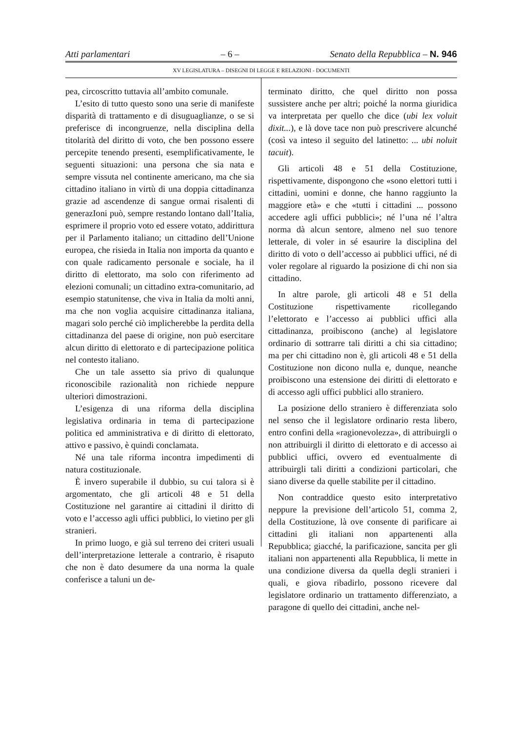Atti parlamentari – 6 – Senato della Repubblica – N. 946
XV LEGISLATURA – DISEGNI DI LEGGE E RELAZIONI - DOCUMENTI
pea, circoscritto tuttavia all’ambito comunale.
L’esito di tutto questo sono una serie di manifeste disparità di trattamento e di disuguaglianze, o se si preferisce di incongruenze, nella disciplina della titolarità del diritto di voto, che ben possono essere percepite tenendo presenti, esemplificativamente, le seguenti situazioni: una persona che sia nata e sempre vissuta nel continente americano, ma che sia cittadino italiano in virtù di una doppia cittadinanza grazie ad ascendenze di sangue ormai risalenti di generazIoni può, sempre restando lontano dall’Italia, esprimere il proprio voto ed essere votato, addirittura per il Parlamento italiano; un cittadino dell’Unione europea, che risieda in Italia non importa da quanto e con quale radicamento personale e sociale, ha il diritto di elettorato, ma solo con riferimento ad elezioni comunali; un cittadino extra-comunitario, ad esempio statunitense, che viva in Italia da molti anni, ma che non voglia acquisire cittadinanza italiana, magari solo perché ciò implicherebbe la perdita della cittadinanza del paese di origine, non può esercitare alcun diritto di elettorato e di partecipazione politica nel contesto italiano.
Che un tale assetto sia privo di qualunque riconoscibile razionalità non richiede neppure ulteriori dimostrazioni.
L’esigenza di una riforma della disciplina legislativa ordinaria in tema di partecipazione politica ed amministrativa e di diritto di elettorato, attivo e passivo, è quindi conclamata.
Né una tale riforma incontra impedimenti di natura costituzionale.
È invero superabile il dubbio, su cui talora si è argomentato, che gli articoli 48 e 51 della Costituzione nel garantire ai cittadini il diritto di voto e l’accesso agli uffici pubblici, lo vietino per gli stranieri.
In primo luogo, e già sul terreno dei criteri usuali dell’interpretazione letterale a contrario, è risaputo che non è dato desumere da una norma la quale conferisce a taluni un de-
terminato diritto, che quel diritto non possa sussistere anche per altri; poiché la norma giuridica va interpretata per quello che dice (ubi lex voluit dixit...), e là dove tace non può prescrivere alcunché (così va inteso il seguito del latinetto: ... ubi noluit tacuit).
Gli articoli 48 e 51 della Costituzione, rispettivamente, dispongono che «sono elettori tutti i cittadini, uomini e donne, che hanno raggiunto la maggiore età» e che «tutti i cittadini ... possono accedere agli uffici pubblici»; né l’una né l’altra norma dà alcun sentore, almeno nel suo tenore letterale, di voler in sé esaurire la disciplina del diritto di voto o dell’accesso ai pubblici uffici, né di voler regolare al riguardo la posizione di chi non sia cittadino.
In altre parole, gli articoli 48 e 51 della Costituzione rispettivamente ricollegando l’elettorato e l’accesso ai pubblici uffici alla cittadinanza, proibiscono (anche) al legislatore ordinario di sottrarre tali diritti a chi sia cittadino; ma per chi cittadino non è, gli articoli 48 e 51 della Costituzione non dicono nulla e, dunque, neanche proibiscono una estensione dei diritti di elettorato e di accesso agli uffici pubblici allo straniero.
La posizione dello straniero è differenziata solo nel senso che il legislatore ordinario resta libero, entro confini della «ragionevolezza», di attribuirgli o non attribuirgli il diritto di elettorato e di accesso ai pubblici uffici, ovvero ed eventualmente di attribuirgli tali diritti a condizioni particolari, che siano diverse da quelle stabilite per il cittadino.
Non contraddice questo esito interpretativo neppure la previsione dell’articolo 51, comma 2, della Costituzione, là ove consente di parificare ai cittadini gli italiani non appartenenti alla Repubblica; giacché, la parificazione, sancita per gli italiani non appartenenti alla Repubblica, li mette in una condizione diversa da quella degli stranieri i quali, e giova ribadirlo, possono ricevere dal legislatore ordinario un trattamento differenziato, a paragone di quello dei cittadini, anche nel-